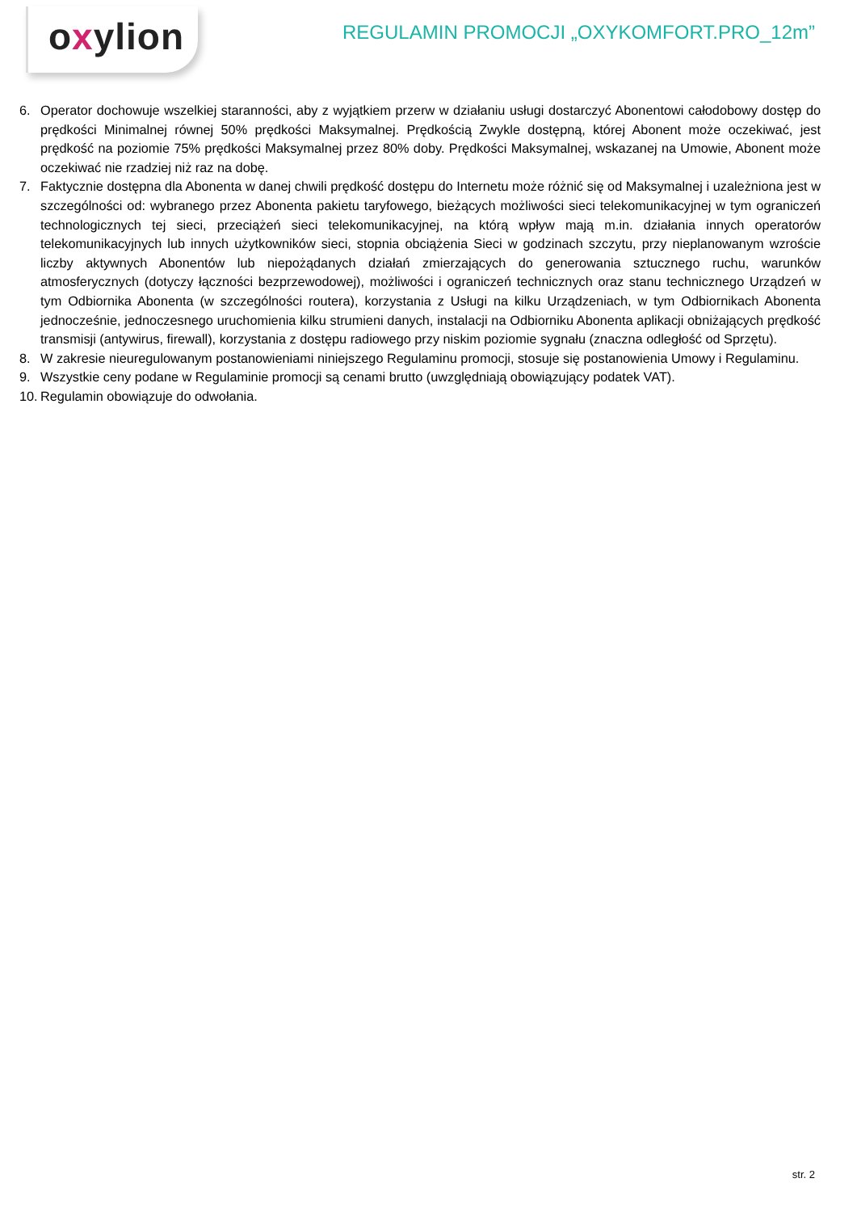oxylion
REGULAMIN PROMOCJI „OXYKOMFORT.PRO_12m”
6. Operator dochowuje wszelkiej staranności, aby z wyjątkiem przerw w działaniu usługi dostarczyć Abonentowi całodobowy dostęp do prędkości Minimalnej równej 50% prędkości Maksymalnej. Prędkością Zwykle dostępną, której Abonent może oczekiwać, jest prędkość na poziomie 75% prędkości Maksymalnej przez 80% doby. Prędkości Maksymalnej, wskazanej na Umowie, Abonent może oczekiwać nie rzadziej niż raz na dobę.
7. Faktycznie dostępna dla Abonenta w danej chwili prędkość dostępu do Internetu może różnić się od Maksymalnej i uzależniona jest w szczególności od: wybranego przez Abonenta pakietu taryfowego, bieżących możliwości sieci telekomunikacyjnej w tym ograniczeń technologicznych tej sieci, przeciążeń sieci telekomunikacyjnej, na którą wpływ mają m.in. działania innych operatorów telekomunikacyjnych lub innych użytkowników sieci, stopnia obciążenia Sieci w godzinach szczytu, przy nieplanowanym wzroście liczby aktywnych Abonentów lub niepożądanych działań zmierzających do generowania sztucznego ruchu, warunków atmosferycznych (dotyczy łączności bezprzewodowej), możliwości i ograniczeń technicznych oraz stanu technicznego Urządzeń w tym Odbiornika Abonenta (w szczególności routera), korzystania z Usługi na kilku Urządzeniach, w tym Odbiornikach Abonenta jednocześnie, jednoczesnego uruchomienia kilku strumieni danych, instalacji na Odbiorniku Abonenta aplikacji obniżających prędkość transmisji (antywirus, firewall), korzystania z dostępu radiowego przy niskim poziomie sygnału (znaczna odległość od Sprzętu).
8. W zakresie nieuregulowanym postanowieniami niniejszego Regulaminu promocji, stosuje się postanowienia Umowy i Regulaminu.
9. Wszystkie ceny podane w Regulaminie promocji są cenami brutto (uwzględniają obowiązujący podatek VAT).
10. Regulamin obowiązuje do odwołania.
str. 2